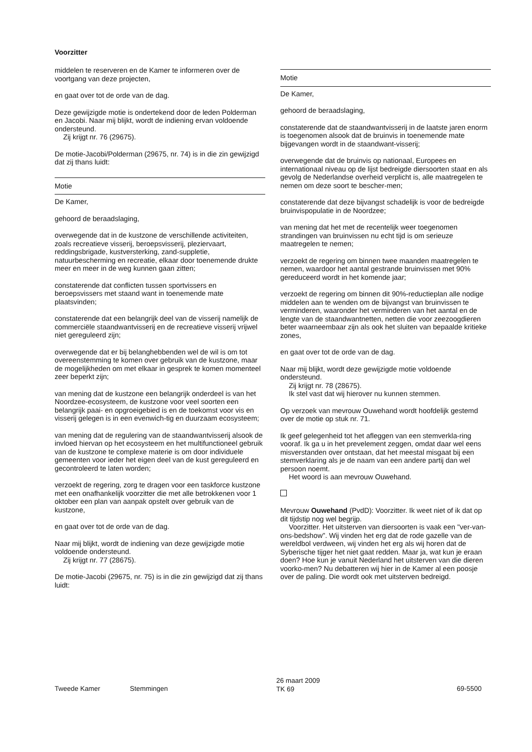Voorzitter
middelen te reserveren en de Kamer te informeren over de voortgang van deze projecten,
en gaat over tot de orde van de dag.
Deze gewijzigde motie is ondertekend door de leden Polderman en Jacobi. Naar mij blijkt, wordt de indiening ervan voldoende ondersteund.
Zij krijgt nr. 76 (29675).
De motie-Jacobi/Polderman (29675, nr. 74) is in die zin gewijzigd dat zij thans luidt:
Motie
De Kamer,
gehoord de beraadslaging,
overwegende dat in de kustzone de verschillende activiteiten, zoals recreatieve visserij, beroepsvisserij, pleziervaart, reddingsbrigade, kustversterking, zand-suppletie, natuurbescherming en recreatie, elkaar door toenemende drukte meer en meer in de weg kunnen gaan zitten;
constaterende dat conflicten tussen sportvissers en beroepsvissers met staand want in toenemende mate plaatsvinden;
constaterende dat een belangrijk deel van de visserij namelijk de commerciële staandwantvisserij en de recreatieve visserij vrijwel niet gereguleerd zijn;
overwegende dat er bij belanghebbenden wel de wil is om tot overeenstemming te komen over gebruik van de kustzone, maar de mogelijkheden om met elkaar in gesprek te komen momenteel zeer beperkt zijn;
van mening dat de kustzone een belangrijk onderdeel is van het Noordzee-ecosysteem, de kustzone voor veel soorten een belangrijk paai- en opgroeigebied is en de toekomst voor vis en visserij gelegen is in een evenwich-tig en duurzaam ecosysteem;
van mening dat de regulering van de staandwantvisserij alsook de invloed hiervan op het ecosysteem en het multifunctioneel gebruik van de kustzone te complexe materie is om door individuele gemeenten voor ieder het eigen deel van de kust gereguleerd en gecontroleerd te laten worden;
verzoekt de regering, zorg te dragen voor een taskforce kustzone met een onafhankelijk voorzitter die met alle betrokkenen voor 1 oktober een plan van aanpak opstelt over gebruik van de kustzone,
en gaat over tot de orde van de dag.
Naar mij blijkt, wordt de indiening van deze gewijzigde motie voldoende ondersteund.
Zij krijgt nr. 77 (28675).
De motie-Jacobi (29675, nr. 75) is in die zin gewijzigd dat zij thans luidt:
Motie
De Kamer,
gehoord de beraadslaging,
constaterende dat de staandwantvisserij in de laatste jaren enorm is toegenomen alsook dat de bruinvis in toenemende mate bijgevangen wordt in de staandwant-visserij;
overwegende dat de bruinvis op nationaal, Europees en internationaal niveau op de lijst bedreigde diersoorten staat en als gevolg de Nederlandse overheid verplicht is, alle maatregelen te nemen om deze soort te bescher-men;
constaterende dat deze bijvangst schadelijk is voor de bedreigde bruinvispopulatie in de Noordzee;
van mening dat het met de recentelijk weer toegenomen strandingen van bruinvissen nu echt tijd is om serieuze maatregelen te nemen;
verzoekt de regering om binnen twee maanden maatregelen te nemen, waardoor het aantal gestrande bruinvissen met 90% gereduceerd wordt in het komende jaar;
verzoekt de regering om binnen dit 90%-reductieplan alle nodige middelen aan te wenden om de bijvangst van bruinvissen te verminderen, waaronder het verminderen van het aantal en de lengte van de staandwantnetten, netten die voor zeezoogdieren beter waarneembaar zijn als ook het sluiten van bepaalde kritieke zones,
en gaat over tot de orde van de dag.
Naar mij blijkt, wordt deze gewijzigde motie voldoende ondersteund.
Zij krijgt nr. 78 (28675).
Ik stel vast dat wij hierover nu kunnen stemmen.
Op verzoek van mevrouw Ouwehand wordt hoofdelijk gestemd over de motie op stuk nr. 71.
Ik geef gelegenheid tot het afleggen van een stemverkla-ring vooraf. Ik ga u in het prevelement zeggen, omdat daar wel eens misverstanden over ontstaan, dat het meestal misgaat bij een stemverklaring als je de naam van een andere partij dan wel persoon noemt.
Het woord is aan mevrouw Ouwehand.
Mevrouw Ouwehand (PvdD): Voorzitter. Ik weet niet of ik dat op dit tijdstip nog wel begrijp.
Voorzitter. Het uitsterven van diersoorten is vaak een "ver-van-ons-bedshow". Wij vinden het erg dat de rode gazelle van de wereldbol verdween, wij vinden het erg als wij horen dat de Syberische tijger het niet gaat redden. Maar ja, wat kun je eraan doen? Hoe kun je vanuit Nederland het uitsterven van die dieren voorko-men? Nu debatteren wij hier in de Kamer al een poosje over de paling. Die wordt ook met uitsterven bedreigd.
Tweede Kamer Stemmingen
26 maart 2009
TK 69
69-5500